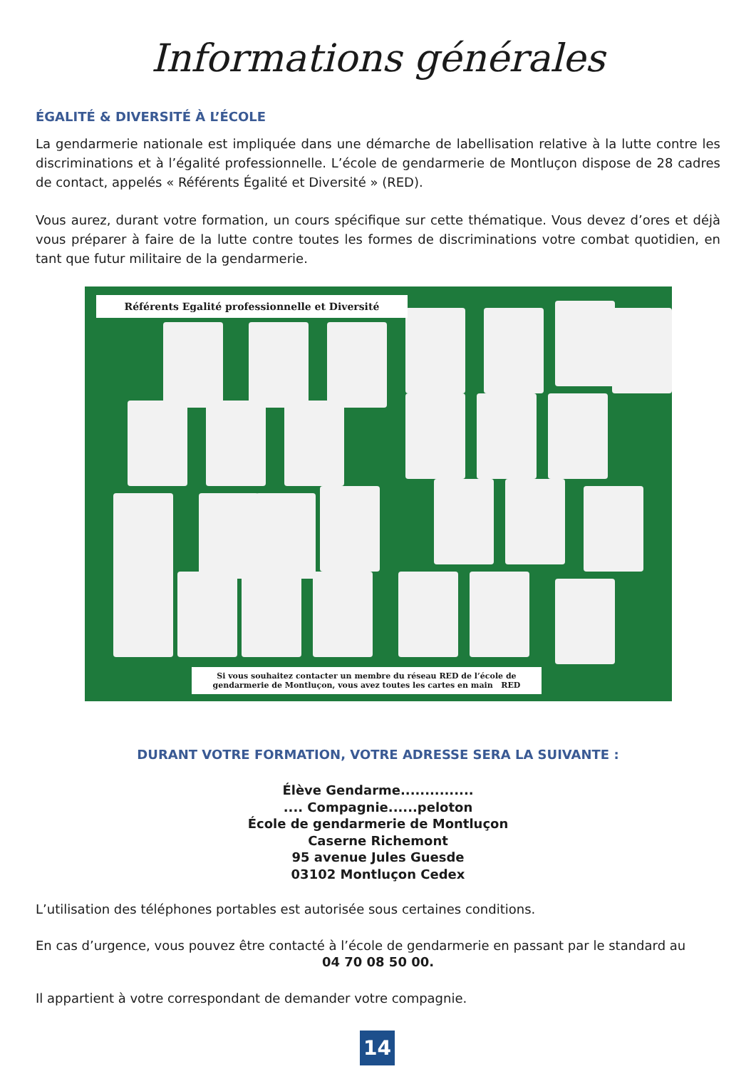Informations générales
ÉGALITÉ & DIVERSITÉ À L’ÉCOLE
La gendarmerie nationale est impliquée dans une démarche de labellisation relative à la lutte contre les discriminations et à l’égalité professionnelle. L’école de gendarmerie de Montluçon dispose de 28 cadres de contact, appelés « Référents Égalité et Diversité » (RED).
Vous aurez, durant votre formation, un cours spécifique sur cette thématique. Vous devez d’ores et déjà vous préparer à faire de la lutte contre toutes les formes de discriminations votre combat quotidien, en tant que futur militaire de la gendarmerie.
Référents Egalité professionnelle et Diversité
Si vous souhaitez contacter un membre du réseau RED de l’école de
gendarmerie de Montluçon, vous avez toutes les cartes en main RED
DURANT VOTRE FORMATION, VOTRE ADRESSE SERA LA SUIVANTE :
Élève Gendarme...............
.... Compagnie......peloton
École de gendarmerie de Montluçon
Caserne Richemont
95 avenue Jules Guesde
03102 Montluçon Cedex
L’utilisation des téléphones portables est autorisée sous certaines conditions.
En cas d’urgence, vous pouvez être contacté à l’école de gendarmerie en passant par le standard au
04 70 08 50 00.
Il appartient à votre correspondant de demander votre compagnie.
14